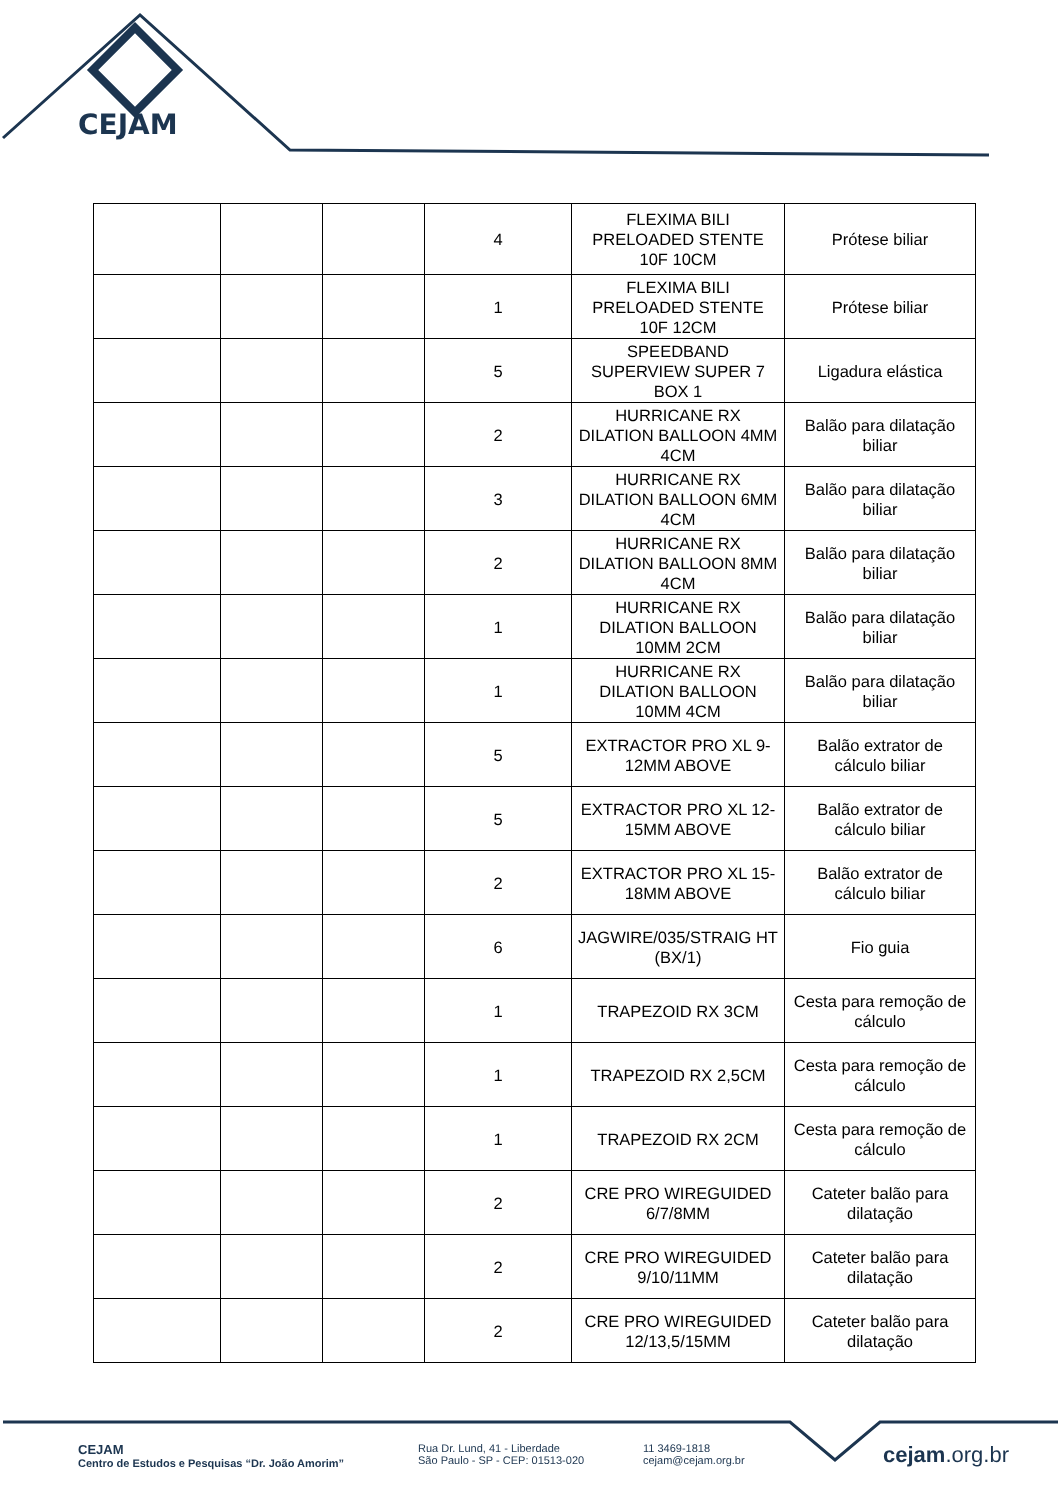CEJAM
| | | | 4 | FLEXIMA BILI PRELOADED STENTE 10F 10CM | Prótese biliar |
| | | | 1 | FLEXIMA BILI PRELOADED STENTE 10F 12CM | Prótese biliar |
| | | | 5 | SPEEDBAND SUPERVIEW SUPER 7 BOX 1 | Ligadura elástica |
| | | | 2 | HURRICANE RX DILATION BALLOON 4MM 4CM | Balão para dilatação biliar |
| | | | 3 | HURRICANE RX DILATION BALLOON 6MM 4CM | Balão para dilatação biliar |
| | | | 2 | HURRICANE RX DILATION BALLOON 8MM 4CM | Balão para dilatação biliar |
| | | | 1 | HURRICANE RX DILATION BALLOON 10MM 2CM | Balão para dilatação biliar |
| | | | 1 | HURRICANE RX DILATION BALLOON 10MM 4CM | Balão para dilatação biliar |
| | | | 5 | EXTRACTOR PRO XL 9-12MM ABOVE | Balão extrator de cálculo biliar |
| | | | 5 | EXTRACTOR PRO XL 12-15MM ABOVE | Balão extrator de cálculo biliar |
| | | | 2 | EXTRACTOR PRO XL 15-18MM ABOVE | Balão extrator de cálculo biliar |
| | | | 6 | JAGWIRE/035/STRAIG HT (BX/1) | Fio guia |
| | | | 1 | TRAPEZOID RX 3CM | Cesta para remoção de cálculo |
| | | | 1 | TRAPEZOID RX 2,5CM | Cesta para remoção de cálculo |
| | | | 1 | TRAPEZOID RX 2CM | Cesta para remoção de cálculo |
| | | | 2 | CRE PRO WIREGUIDED 6/7/8MM | Cateter balão para dilatação |
| | | | 2 | CRE PRO WIREGUIDED 9/10/11MM | Cateter balão para dilatação |
| | | | 2 | CRE PRO WIREGUIDED 12/13,5/15MM | Cateter balão para dilatação |
CEJAM
Centro de Estudos e Pesquisas “Dr. João Amorim”
Rua Dr. Lund, 41 - Liberdade
São Paulo - SP - CEP: 01513-020
11 3469-1818
cejam@cejam.org.br
cejam.org.br